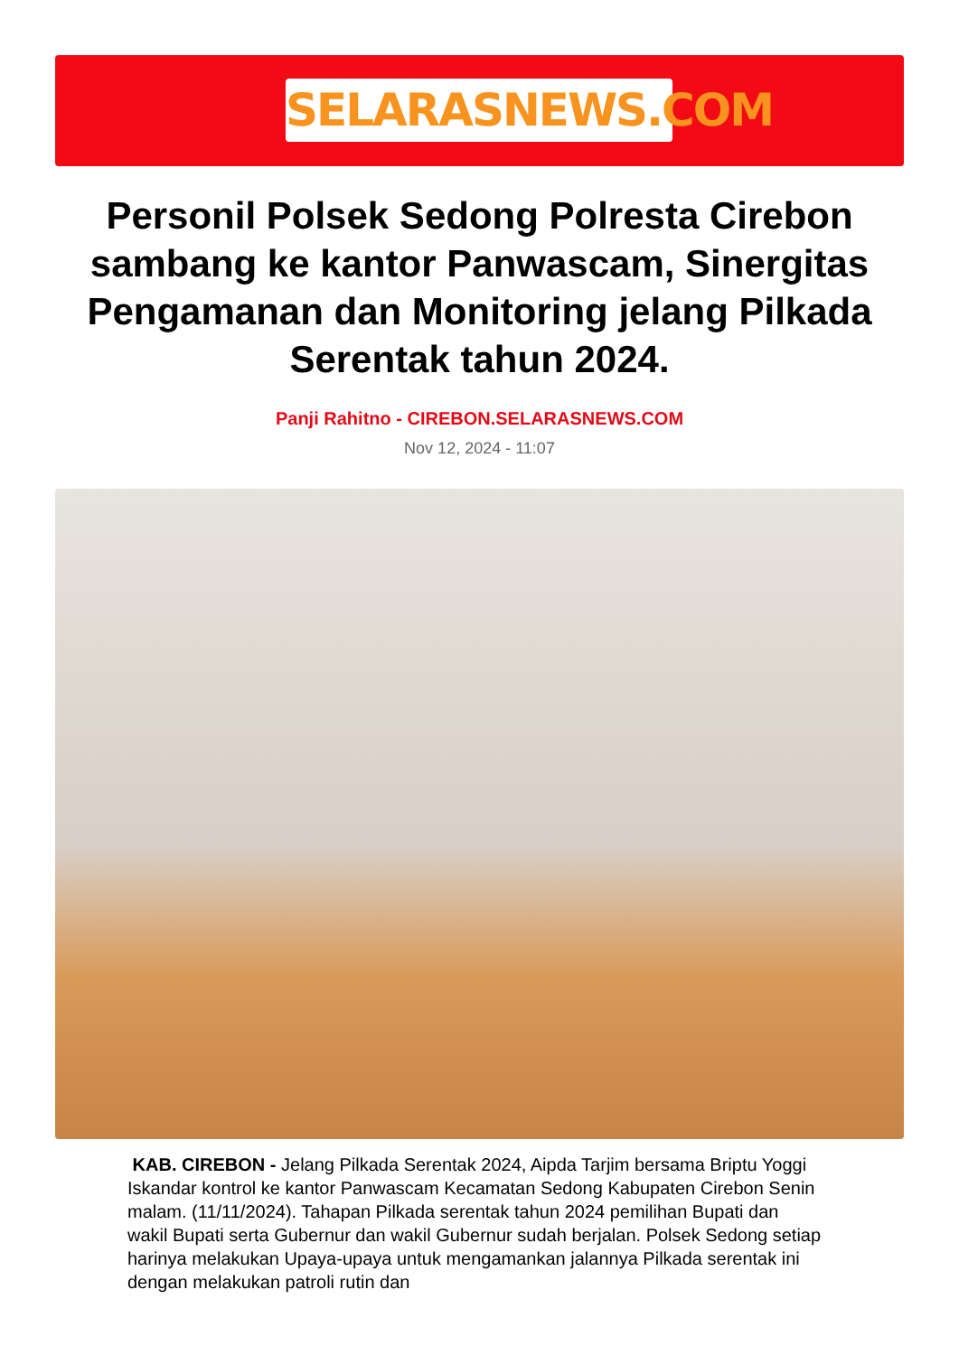SELARASNEWS.COM
Personil Polsek Sedong Polresta Cirebon sambang ke kantor Panwascam, Sinergitas Pengamanan dan Monitoring jelang Pilkada Serentak tahun 2024.
Panji Rahitno - CIREBON.SELARASNEWS.COM
Nov 12, 2024 - 11:07
KAB. CIREBON - Jelang Pilkada Serentak 2024, Aipda Tarjim bersama Briptu Yoggi Iskandar kontrol ke kantor Panwascam Kecamatan Sedong Kabupaten Cirebon Senin malam. (11/11/2024). Tahapan Pilkada serentak tahun 2024 pemilihan Bupati dan wakil Bupati serta Gubernur dan wakil Gubernur sudah berjalan. Polsek Sedong setiap harinya melakukan Upaya-upaya untuk mengamankan jalannya Pilkada serentak ini dengan melakukan patroli rutin dan